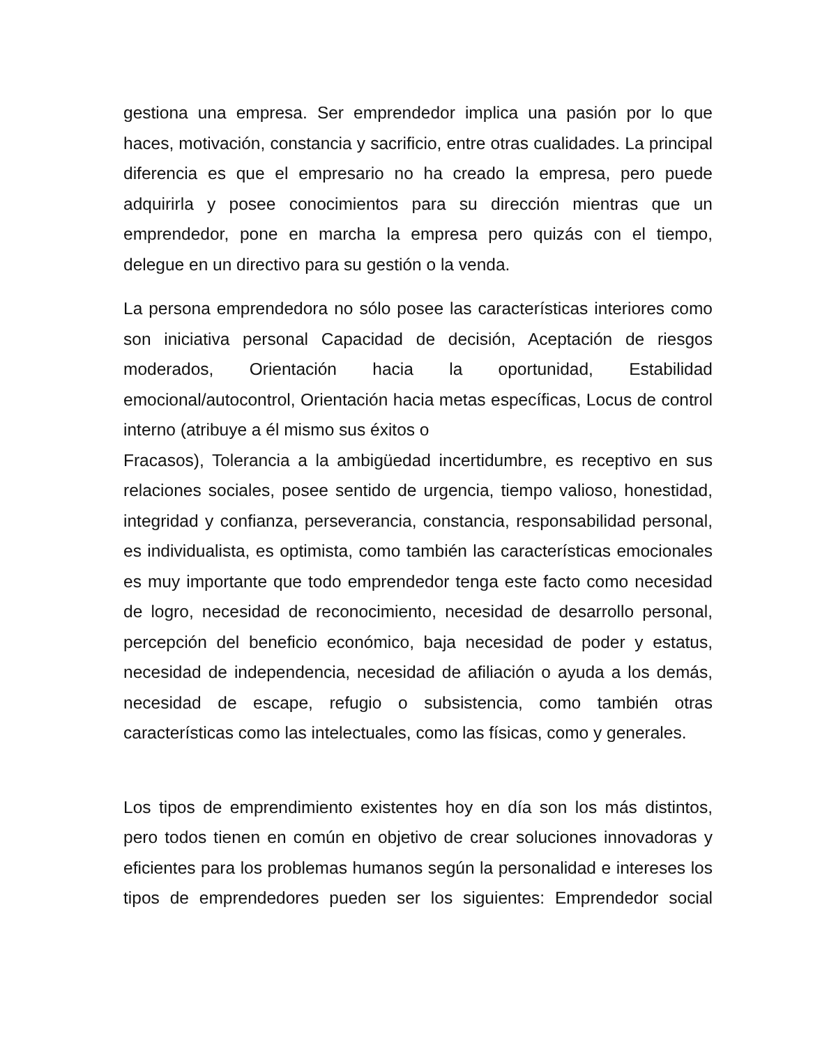gestiona una empresa. Ser emprendedor implica una pasión por lo que haces, motivación, constancia y sacrificio, entre otras cualidades. La principal diferencia es que el empresario no ha creado la empresa, pero puede adquirirla y posee conocimientos para su dirección mientras que un emprendedor, pone en marcha la empresa pero quizás con el tiempo, delegue en un directivo para su gestión o la venda.
La persona emprendedora no sólo posee las características interiores como son iniciativa personal Capacidad de decisión, Aceptación de riesgos moderados, Orientación hacia la oportunidad, Estabilidad emocional/autocontrol, Orientación hacia metas específicas, Locus de control interno (atribuye a él mismo sus éxitos o
Fracasos), Tolerancia a la ambigüedad incertidumbre, es receptivo en sus relaciones sociales, posee sentido de urgencia, tiempo valioso, honestidad, integridad y confianza, perseverancia, constancia, responsabilidad personal, es individualista, es optimista, como también las características emocionales es muy importante que todo emprendedor tenga este facto como necesidad de logro, necesidad de reconocimiento, necesidad de desarrollo personal, percepción del beneficio económico, baja necesidad de poder y estatus, necesidad de independencia, necesidad de afiliación o ayuda a los demás, necesidad de escape, refugio o subsistencia, como también otras características como las intelectuales, como las físicas, como y generales.
Los tipos de emprendimiento existentes hoy en día son los más distintos, pero todos tienen en común en objetivo de crear soluciones innovadoras y eficientes para los problemas humanos según la personalidad e intereses los tipos de emprendedores pueden ser los siguientes: Emprendedor social